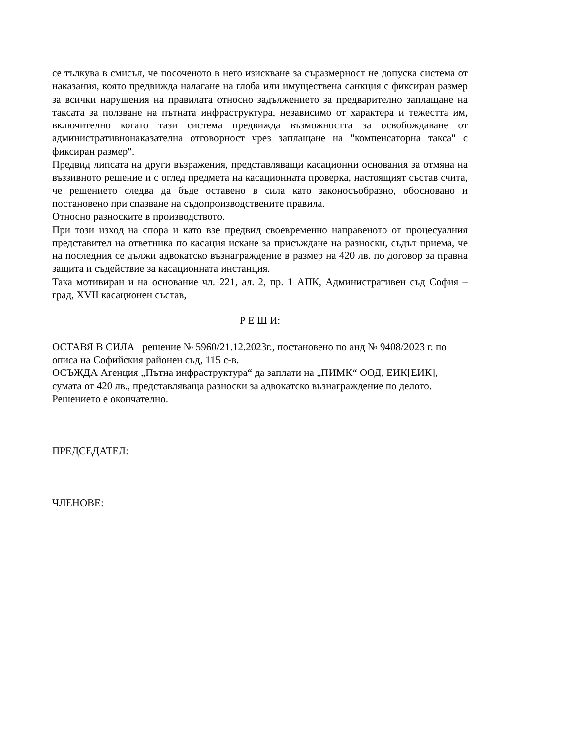се тълкува в смисъл, че посоченото в него изискване за съразмерност не допуска система от наказания, която предвижда налагане на глоба или имуществена санкция с фиксиран размер за всички нарушения на правилата относно задължението за предварително заплащане на таксата за ползване на пътната инфраструктура, независимо от характера и тежестта им, включително когато тази система предвижда възможността за освобождаване от административнонаказателна отговорност чрез заплащане на "компенсаторна такса" с фиксиран размер".
Предвид липсата на други възражения, представляващи касационни основания за отмяна на въззивното решение и с оглед предмета на касационната проверка, настоящият състав счита, че решението следва да бъде оставено в сила като законосъобразно, обосновано и постановено при спазване на съдопроизводствените правила.
Относно разноските в производството.
При този изход на спора и като взе предвид своевременно направеното от процесуалния представител на ответника по касация искане за присъждане на разноски, съдът приема, че на последния се дължи адвокатско възнаграждение в размер на 420 лв. по договор за правна защита и съдействие за касационната инстанция.
Така мотивиран и на основание чл. 221, ал. 2, пр. 1 АПК, Административен съд София – град, XVII касационен състав,
Р Е Ш И:
ОСТАВЯ В СИЛА решение № 5960/21.12.2023г., постановено по анд № 9408/2023 г. по описа на Софийския районен съд, 115 с-в.
ОСЪЖДА Агенция „Пътна инфраструктура“ да заплати на „ПИМК“ ООД, ЕИК[ЕИК], сумата от 420 лв., представляваща разноски за адвокатско възнаграждение по делото.
Решението е окончателно.
ПРЕДСЕДАТЕЛ:
ЧЛЕНОВЕ: